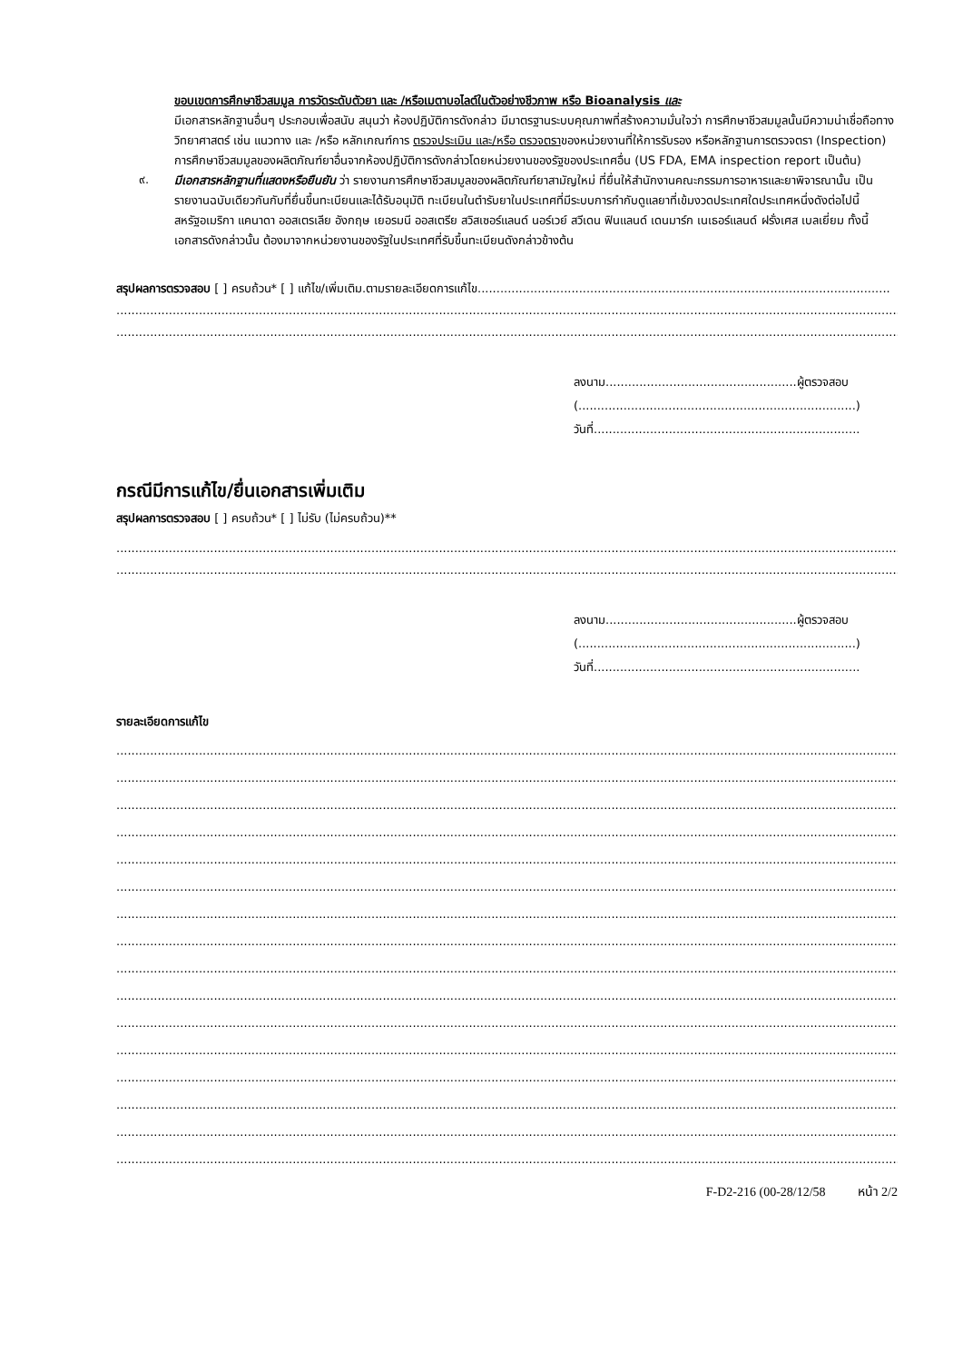ขอบเขตการศึกษาชีวสมมูล การวัดระดับตัวยา และ /หรือเมตาบอไลต์ในตัวอย่างชีวภาพ หรือ Bioanalysis และ
มีเอกสารหลักฐานอื่นๆ ประกอบเพื่อสนับ สนุนว่า ห้องปฏิบัติการดังกล่าว มีมาตรฐานระบบคุณภาพที่สร้างความมั่นใจว่า การศึกษาชีวสมมูลนั้นมีความน่าเชื่อถือทางวิทยาศาสตร์ เช่น แนวทาง และ /หรือ หลักเกณฑ์การ ตรวจประเมิน และ/หรือ ตรวจตราของหน่วยงานที่ให้การรับรอง หรือหลักฐานการตรวจตรา (Inspection) การศึกษาชีวสมมูลของผลิตภัณฑ์ยาอื่นจากห้องปฏิบัติการดังกล่าวโดยหน่วยงานของรัฐของประเทศอื่น (US FDA, EMA inspection report เป็นต้น)
๙.
มีเอกสารหลักฐานที่แสดงหรือยืนยัน ว่า รายงานการศึกษาชีวสมมูลของผลิตภัณฑ์ยาสามัญใหม่ ที่ยื่นให้สำนักงานคณะกรรมการอาหารและยาพิจารณานั้น เป็นรายงานฉบับเดียวกันกับที่ยื่นขึ้นทะเบียนและได้รับอนุมัติ ทะเบียนในตำรับยาในประเทศที่มีระบบการกำกับดูแลยาที่เข้มงวดประเทศใดประเทศหนึ่งดังต่อไปนี้ สหรัฐอเมริกา แคนาดา ออสเตรเลีย อังกฤษ เยอรมนี ออสเตรีย สวิสเซอร์แลนด์ นอร์เวย์ สวีเดน ฟินแลนด์ เดนมาร์ก เนเธอร์แลนด์ ฝรั่งเศส เบลเยี่ยม ทั้งนี้ เอกสารดังกล่าวนั้น ต้องมาจากหน่วยงานของรัฐในประเทศที่รับขึ้นทะเบียนดังกล่าวข้างต้น
สรุปผลการตรวจสอบ [ ] ครบถ้วน* [ ] แก้ไข/เพิ่มเติม.ตามรายละเอียดการแก้ไข..............................................................................................................
....................................................................................................................................................................................................................
....................................................................................................................................................................................................................
ลงนาม...................................................ผู้ตรวจสอบ
(..........................................................................)
วันที่.......................................................................
กรณีมีการแก้ไข/ยื่นเอกสารเพิ่มเติม
สรุปผลการตรวจสอบ [ ] ครบถ้วน* [ ] ไม่รับ (ไม่ครบถ้วน)**
....................................................................................................................................................................................................................
....................................................................................................................................................................................................................
ลงนาม...................................................ผู้ตรวจสอบ
(..........................................................................)
วันที่.......................................................................
รายละเอียดการแก้ไข
....................................................................................................................................................................................................................
....................................................................................................................................................................................................................
....................................................................................................................................................................................................................
....................................................................................................................................................................................................................
....................................................................................................................................................................................................................
....................................................................................................................................................................................................................
....................................................................................................................................................................................................................
....................................................................................................................................................................................................................
....................................................................................................................................................................................................................
....................................................................................................................................................................................................................
....................................................................................................................................................................................................................
....................................................................................................................................................................................................................
....................................................................................................................................................................................................................
....................................................................................................................................................................................................................
....................................................................................................................................................................................................................
....................................................................................................................................................................................................................
F-D2-216 (00-28/12/58 หน้า 2/2